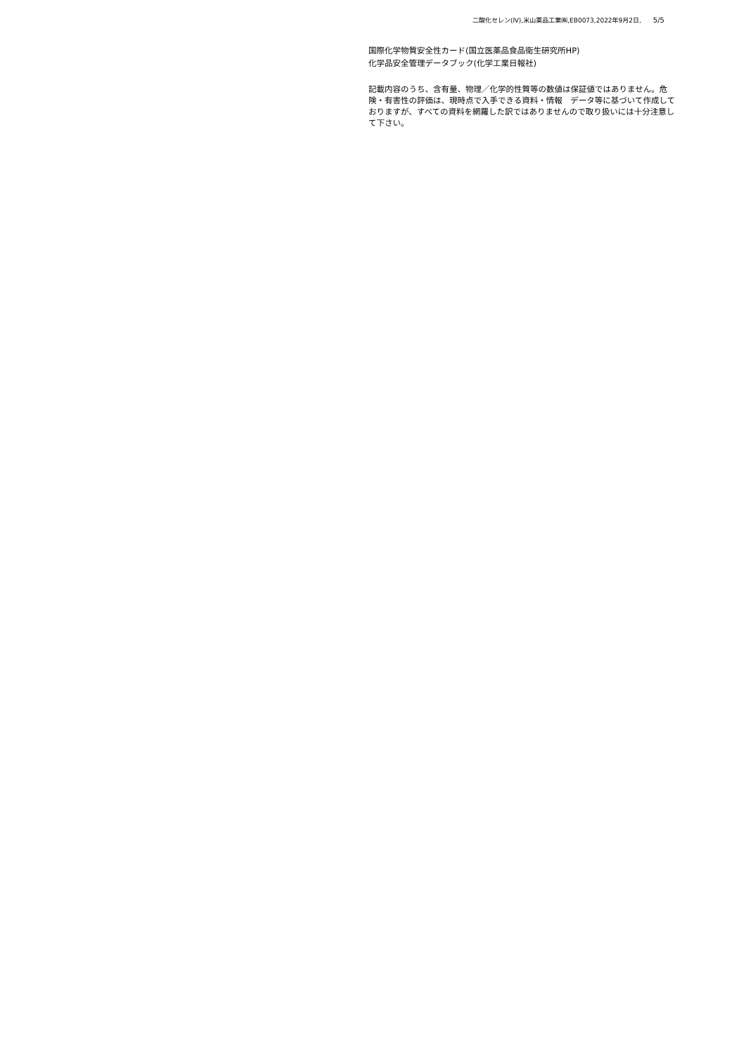二酸化セレン(Ⅳ),米山薬品工業㈱,EB0073,2022年9月2日, 5/5
国際化学物質安全性カード(国立医薬品食品衛生研究所HP)
化学品安全管理データブック(化学工業日報社)
記載内容のうち、含有量、物理／化学的性質等の数値は保証値ではありません。危険・有害性の評価は、現時点で入手できる資料・情報　データ等に基づいて作成しておりますが、すべての資料を網羅した訳ではありませんので取り扱いには十分注意して下さい。